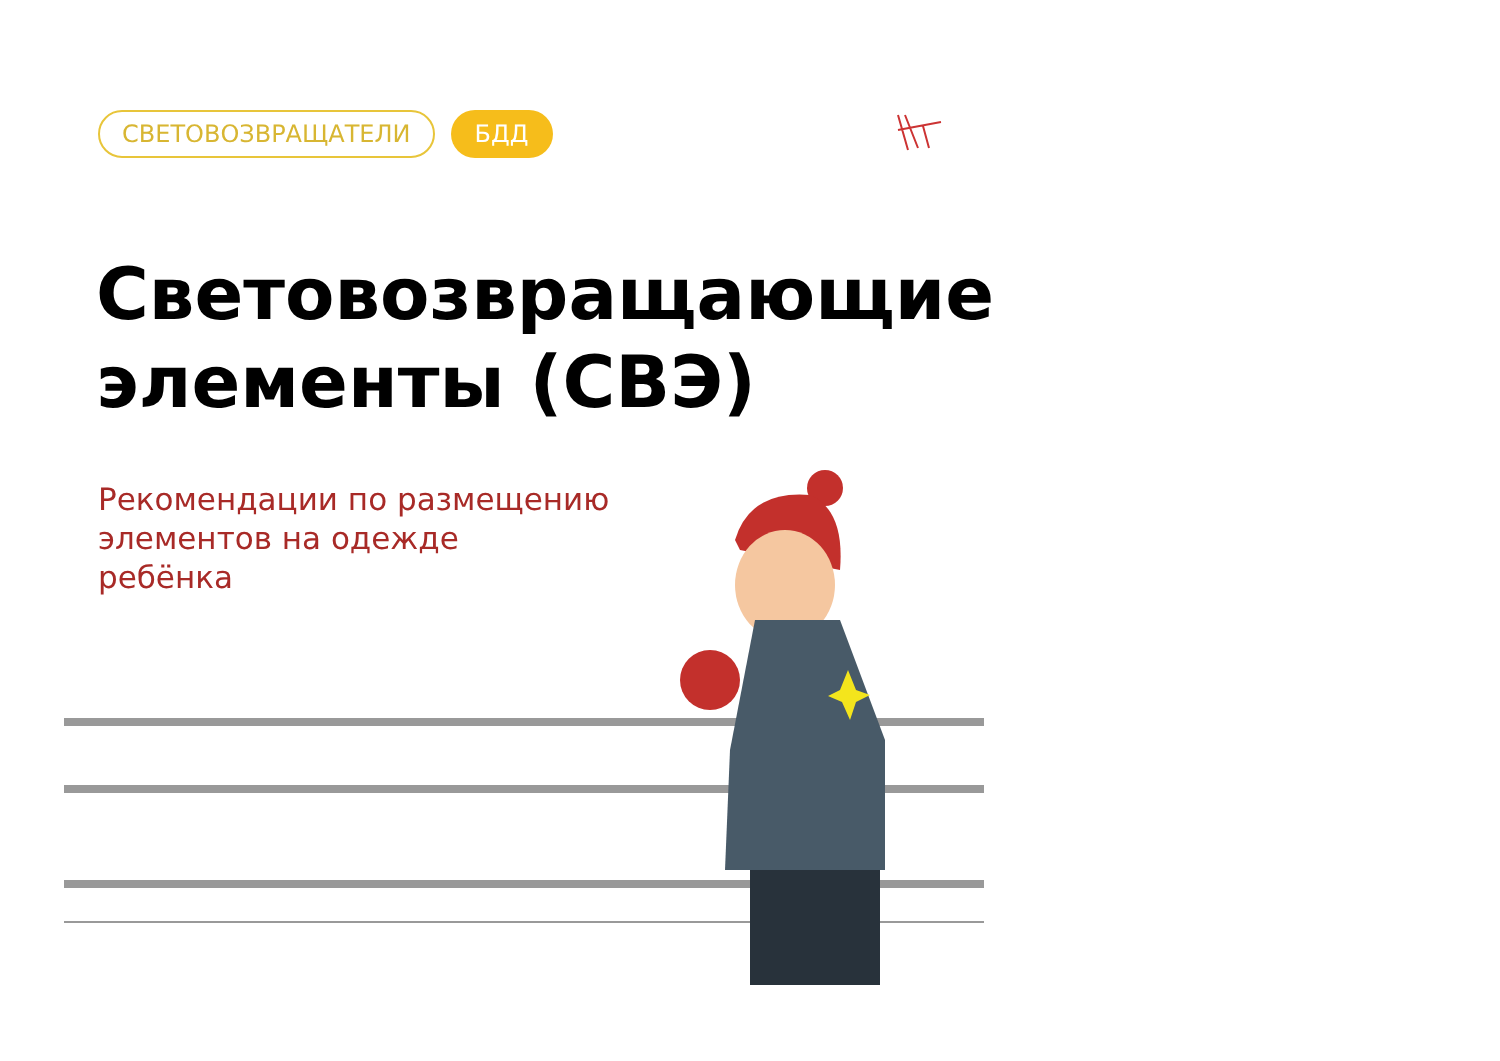СВЕТОВОЗВРАЩАТЕЛИ БДД
Световозвращающие
элементы (СВЭ)
Рекомендации по размещению
элементов на одежде
ребёнка